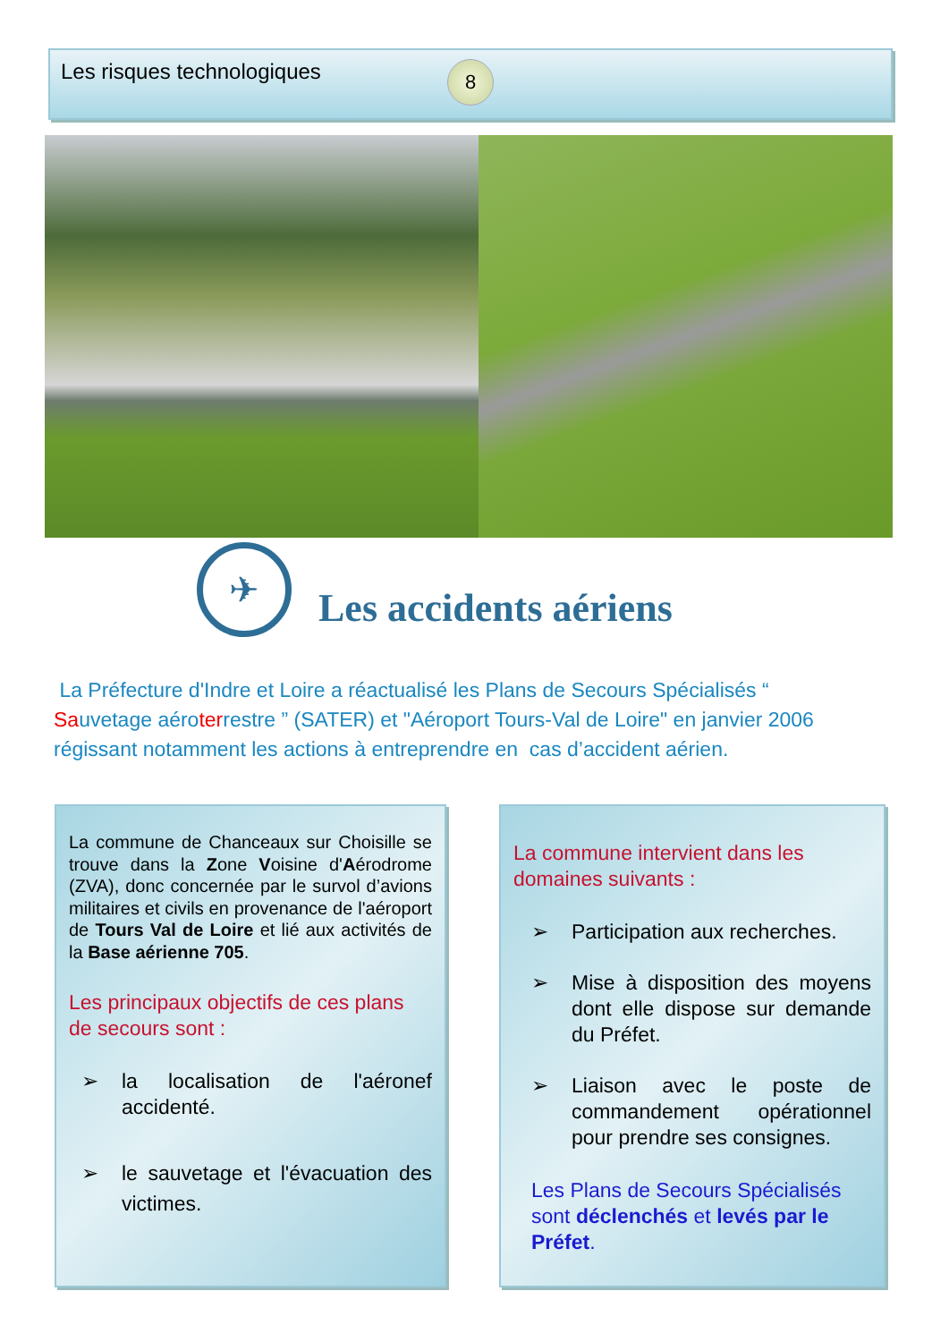Les risques technologiques
8
✈
Les accidents aériens
La Préfecture d'Indre et Loire a réactualisé les Plans de Secours Spécialisés “ Sauvetage aéroterrestre ” (SATER) et "Aéroport Tours-Val de Loire" en janvier 2006 régissant notamment les actions à entreprendre en cas d’accident aérien.
La commune de Chanceaux sur Choisille se trouve dans la Zone Voisine d'Aérodrome (ZVA), donc concernée par le survol d’avions militaires et civils en provenance de l'aéroport de Tours Val de Loire et lié aux activités de la Base aérienne 705.
Les principaux objectifs de ces plans de secours sont :
➢ la localisation de l'aéronef accidenté.
➢ le sauvetage et l'évacuation des victimes.
La commune intervient dans les domaines suivants :
➢ Participation aux recherches.
➢ Mise à disposition des moyens dont elle dispose sur demande du Préfet.
➢ Liaison avec le poste de commandement opérationnel pour prendre ses consignes.
Les Plans de Secours Spécialisés sont déclenchés et levés par le Préfet.